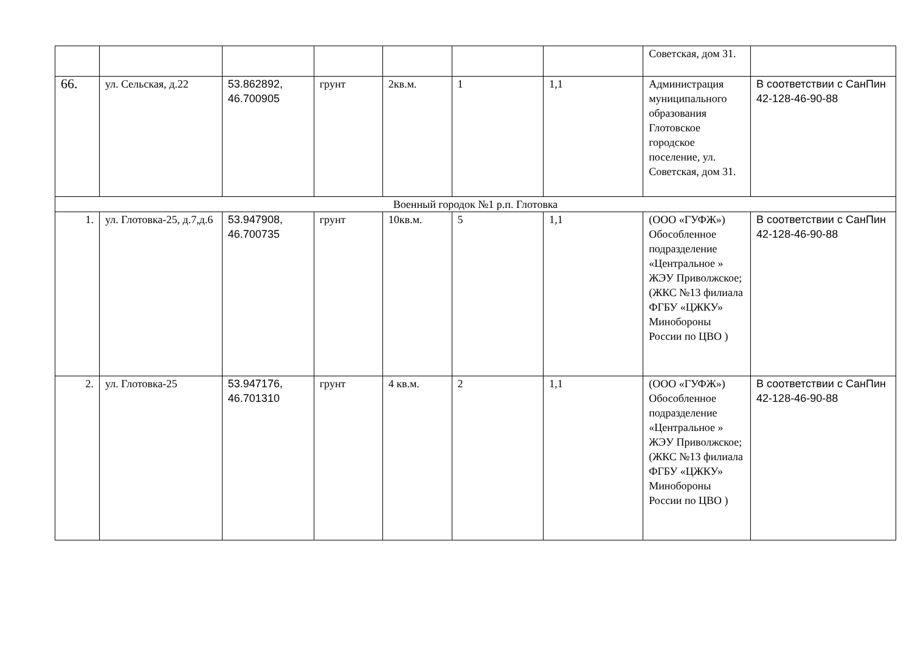| | | | | | | | Советская, дом 31. | |
| 66. | ул. Сельская, д.22 | 53.862892, 46.700905 | грунт | 2кв.м. | 1 | 1,1 | Администрация муниципального образования Глотовское городское поселение, ул. Советская, дом 31. | В соответствии с СанПин 42-128-46-90-88 |
| Военный городок №1 р.п. Глотовка | | | | | | | | |
| 1. | ул. Глотовка-25, д.7,д.6 | 53.947908, 46.700735 | грунт | 10кв.м. | 5 | 1,1 | (ООО «ГУФЖ») Обособленное подразделение «Центральное » ЖЭУ Приволжское; (ЖКС №13 филиала ФГБУ «ЦЖКУ» Минобороны России по ЦВО ) | В соответствии с СанПин 42-128-46-90-88 |
| 2. | ул. Глотовка-25 | 53.947176, 46.701310 | грунт | 4 кв.м. | 2 | 1,1 | (ООО «ГУФЖ») Обособленное подразделение «Центральное » ЖЭУ Приволжское; (ЖКС №13 филиала ФГБУ «ЦЖКУ» Минобороны России по ЦВО ) | В соответствии с СанПин 42-128-46-90-88 |